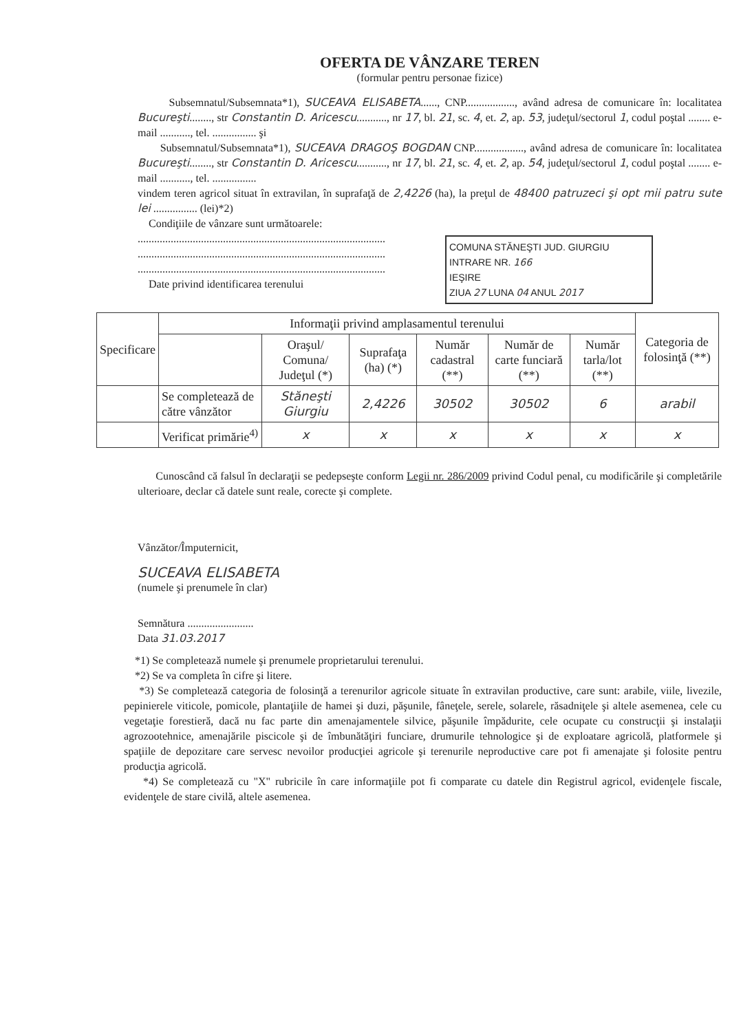OFERTA DE VÂNZARE TEREN
(formular pentru personae fizice)
Subsemnatul/Subsemnata*1), SUCEAVA ELISABETA......, CNP.................., având adresa de comunicare în: localitatea Bucureşti........, str Constantin D. Aricescu..........., nr 17, bl. 21, sc. 4, et. 2, ap. 53, judeţul/sectorul 1, codul poştal ........ e-mail ..........., tel. ................ şi
Subsemnatul/Subsemnata*1), SUCEAVA DRAGOŞ BOGDAN CNP.................., având adresa de comunicare în: localitatea Bucureşti........, str Constantin D. Aricescu..........., nr 17, bl. 21, sc. 4, et. 2, ap. 54, judeţul/sectorul 1, codul poştal ........ e-mail ..........., tel. ................
vindem teren agricol situat în extravilan, în suprafaţă de 2,4226 (ha), la preţul de 48400 patruzeci şi opt mii patru sute lei ................ (lei)*2)
Condiţiile de vânzare sunt următoarele:
COMUNA STĂNEŞTI JUD. GIURGIU
INTRARE NR. 166
IEŞIRE
ZIUA 27 LUNA 04 ANUL 2017
..........................................................................................
..........................................................................................
..........................................................................................
Date privind identificarea terenului
| Specificare | Informaţii privind amplasamentul terenului | | | | | | Categoria de folosinţă (**) |
| --- | --- | --- | --- | --- | --- | --- | --- |
| | | Oraşul/ Comuna/ Judeţul (*) | Suprafaţa (ha) (*) | Număr cadastral (**) | Număr de carte funciară (**) | Număr tarla/lot (**) | |
| | Se completează de către vânzător | Stăneşti Giurgiu | 2,4226 | 30502 | 30502 | 6 | arabil |
| | Verificat primărie<sup>4)</sup> | x | x | x | x | x | x |
Cunoscând că falsul în declaraţii se pedepseşte conform Legii nr. 286/2009 privind Codul penal, cu modificările şi completările ulterioare, declar că datele sunt reale, corecte şi complete.
Vânzător/Împuternicit,
SUCEAVA ELISABETA
(numele şi prenumele în clar)
Semnătura ........................
Data 31.03.2017
*1) Se completează numele şi prenumele proprietarului terenului.
*2) Se va completa în cifre şi litere.
*3) Se completează categoria de folosinţă a terenurilor agricole situate în extravilan productive, care sunt: arabile, viile, livezile, pepinierele viticole, pomicole, plantaţiile de hamei şi duzi, păşunile, fâneţele, serele, solarele, răsadniţele şi altele asemenea, cele cu vegetaţie forestieră, dacă nu fac parte din amenajamentele silvice, păşunile împădurite, cele ocupate cu construcţii şi instalaţii agrozootehnice, amenajările piscicole şi de îmbunătăţiri funciare, drumurile tehnologice şi de exploatare agricolă, platformele şi spaţiile de depozitare care servesc nevoilor producţiei agricole şi terenurile neproductive care pot fi amenajate şi folosite pentru producţia agricolă.
*4) Se completează cu "X" rubricile în care informaţiile pot fi comparate cu datele din Registrul agricol, evidenţele fiscale, evidenţele de stare civilă, altele asemenea.